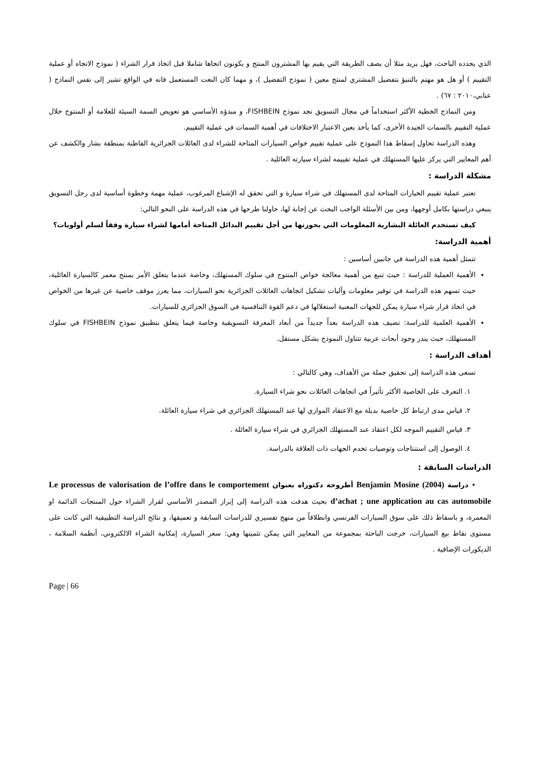الذي يحدده الباحث، فهل يريد مثلا أن يصف الطريقة التي يقيم بها المشترون المنتج و يكونون اتجاها شاملا قبل اتخاذ قرار الشراء ( نموذج الاتجاه أو عملية التقييم ) أو هل هو مهتم بالتنبؤ بتفضيل المشتري لمنتج معين ( نموذج التفضيل )، و مهما كان النعت المستعمل فانه في الواقع تشير إلى نفس النماذج ( عنابي،٢٠١٠ : ٦٧) .
ومن النماذج الخطية الأكثر استخداماً في مجال التسويق نجد نموذج FISHBEIN، و مبدؤه الأساسي هو تعويض السمة السيئة للعلامة أو المنتوج خلال عملية التقييم بالسمات الجيدة الأخرى، كما يأخذ بعين الاعتبار الاختلافات في أهمية السمات في عملية التقييم.
وهذه الدراسة تحاول إسقاط هذا النموذج على عملية تقييم خواص السيارات المتاحة للشراء لدى العائلات الجزائرية القاطنة بمنطقة بشار والكشف عن أهم المعايير التي يركز عليها المستهلك في عملية تقييمه لشراء سيارته العائلية .
مشكلة الدراسة :
تعتبر عملية تقييم الخيارات المتاحة لدى المستهلك في شراء سيارة و التي تحقق له الإشباع المرغوب، عملية مهمة وخطوة أساسية لدى رجل التسويق ينبغي دراستها بكامل أوجهها، ومن بين الأسئلة الواجب البحث عن إجابة لها، حاولنا طرحها في هذه الدراسة على النحو التالي:
كيف تستخدم العائلة البشارية المعلومات التي بحوزتها من أجل تقييم البدائل المتاحة أمامها لشراء سيارة وفقاً لسلم أولويات؟
أهمية الدراسة:
تتمثل أهمية هذه الدراسة في جانبين أساسين :
الأهمية العملية للدراسة : حيث تنبع من أهمية معالجة خواص المنتوج في سلوك المستهلك، وخاصة عندما يتعلق الأمر بمنتج معمر كالسيارة العائلية، حيث تسهم هذه الدراسة في توفير معلومات وآليات تشكيل اتجاهات العائلات الجزائرية نحو السيارات، مما يعزز موقف خاصية عن غيرها من الخواص في اتخاذ قرار شراء سيارة يمكن للجهات المعنية استغلالها في دعم القوة التنافسية في السوق الجزائري للسيارات.
الأهمية العلمية للدراسة: تضيف هذه الدراسة بعداً جديداً من أبعاد المعرفة التسويقية وخاصة فيما يتعلق بتطبيق نموذج FISHBEIN في سلوك المستهلك، حيث يندر وجود أبحاث عربية تتناول النموذج بشكل مستقل.
أهداف الدراسة :
تسعى هذه الدراسة إلى تحقيق جملة من الأهداف، وهي كالتالي :
١. التعرف على الخاصية الأكثر تأثيراً في اتجاهات العائلات نحو شراء السيارة.
٢. قياس مدى ارتباط كل خاصية بديلة مع الاعتقاد الموازي لها عند المستهلك الجزائري في شراء سيارة العائلة.
٣. قياس التقييم الموجه لكل اعتقاد عند المستهلك الجزائري في شراء سيارة العائلة .
٤. الوصول إلى استنتاجات وتوصيات تخدم الجهات ذات العلاقة بالدراسة.
الدراسات السابقة :
• دراسة Benjamin Mosine (2004) أطروحة دكتوراه بعنوان Le processus de valorisation de l’offre dans le comportement d’achat ; une application au cas automobile بحيث هدفت هذه الدراسة إلى إبراز المصدر الأساسي لقرار الشراء حول المنتجات الدائمة او المعمرة، و باسقاط ذلك على سوق السيارات الفرنسي وانطلاقاً من منهج تفسيري للدراسات السابقة و تعميقها، و نتائج الدراسة التطبيقية التي كانت على مستوى نقاط بيع السيارات، خرجت الباحثة بمجموعة من المعايير التي يمكن تثمينها وهي: سعر السيارة، إمكانية الشراء الالكتروني، أنظمة السلامة ، الديكورات الإضافية .
Page | 66